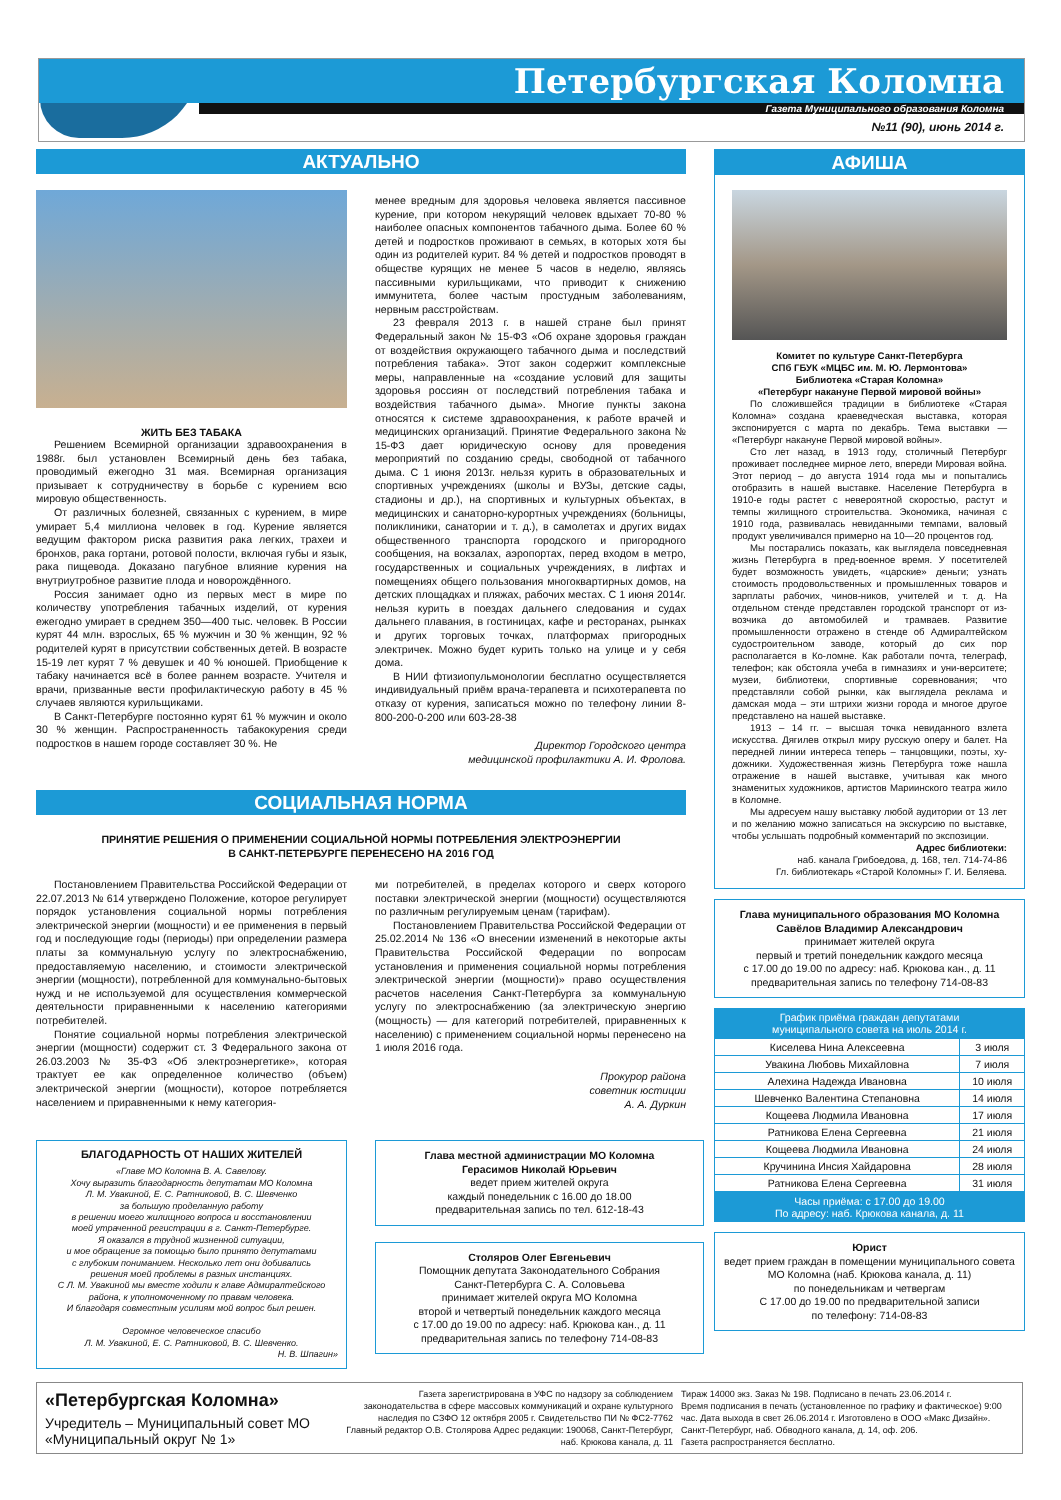Петербургская Коломна
Газета Муниципального образования Коломна
№11 (90), июнь 2014 г.
АКТУАЛЬНО
ЖИТЬ БЕЗ ТАБАКА
Решением Всемирной организации здравоохранения в 1988г. был установлен Всемирный день без табака, проводимый ежегодно 31 мая. Всемирная организация призывает к сотрудничеству в борьбе с курением всю мировую общественность.
От различных болезней, связанных с курением, в мире умирает 5,4 миллиона человек в год. Курение является ведущим фактором риска развития рака легких, трахеи и бронхов, рака гортани, ротовой полости, включая губы и язык, рака пищевода. Доказано пагубное влияние курения на внутриутробное развитие плода и новорождённого.
Россия занимает одно из первых мест в мире по количеству употребления табачных изделий, от курения ежегодно умирает в среднем 350—400 тыс. человек. В России курят 44 млн. взрослых, 65 % мужчин и 30 % женщин, 92 % родителей курят в присутствии собственных детей. В возрасте 15-19 лет курят 7 % девушек и 40 % юношей. Приобщение к табаку начинается всё в более раннем возрасте. Учителя и врачи, призванные вести профилактическую работу в 45 % случаев являются курильщиками.
В Санкт-Петербурге постоянно курят 61 % мужчин и около 30 % женщин. Распространенность табакокурения среди подростков в нашем городе составляет 30 %. Не
менее вредным для здоровья человека является пассивное курение, при котором некурящий человек вдыхает 70-80 % наиболее опасных компонентов табачного дыма. Более 60 % детей и подростков проживают в семьях, в которых хотя бы один из родителей курит. 84 % детей и подростков проводят в обществе курящих не менее 5 часов в неделю, являясь пассивными курильщиками, что приводит к снижению иммунитета, более частым простудным заболеваниям, нервным расстройствам.
23 февраля 2013 г. в нашей стране был принят Федеральный закон № 15-ФЗ «Об охране здоровья граждан от воздействия окружающего табачного дыма и последствий потребления табака». Этот закон содержит комплексные меры, направленные на «создание условий для защиты здоровья россиян от последствий потребления табака и воздействия табачного дыма». Многие пункты закона относятся к системе здравоохранения, к работе врачей и медицинских организаций. Принятие Федерального закона № 15-ФЗ дает юридическую основу для проведения мероприятий по созданию среды, свободной от табачного дыма. С 1 июня 2013г. нельзя курить в образовательных и спортивных учреждениях (школы и ВУЗы, детские сады, стадионы и др.), на спортивных и культурных объектах, в медицинских и санаторно-курортных учреждениях (больницы, поликлиники, санатории и т. д.), в самолетах и других видах общественного транспорта городского и пригородного сообщения, на вокзалах, аэропортах, перед входом в метро, государственных и социальных учреждениях, в лифтах и помещениях общего пользования многоквартирных домов, на детских площадках и пляжах, рабочих местах. С 1 июня 2014г. нельзя курить в поездах дальнего следования и судах дальнего плавания, в гостиницах, кафе и ресторанах, рынках и других торговых точках, платформах пригородных электричек. Можно будет курить только на улице и у себя дома.
В НИИ фтизиопульмонологии бесплатно осуществляется индивидуальный приём врача-терапевта и психотерапевта по отказу от курения, записаться можно по телефону линии 8-800-200-0-200 или 603-28-38
Директор Городского центра
медицинской профилактики А. И. Фролова.
СОЦИАЛЬНАЯ НОРМА
ПРИНЯТИЕ РЕШЕНИЯ О ПРИМЕНЕНИИ СОЦИАЛЬНОЙ НОРМЫ ПОТРЕБЛЕНИЯ ЭЛЕКТРОЭНЕРГИИ
В САНКТ-ПЕТЕРБУРГЕ ПЕРЕНЕСЕНО НА 2016 ГОД
Постановлением Правительства Российской Федерации от 22.07.2013 № 614 утверждено Положение, которое регулирует порядок установления социальной нормы потребления электрической энергии (мощности) и ее применения в первый год и последующие годы (периоды) при определении размера платы за коммунальную услугу по электроснабжению, предоставляемую населению, и стоимости электрической энергии (мощности), потребленной для коммунально-бытовых нужд и не используемой для осуществления коммерческой деятельности приравненными к населению категориями потребителей.
Понятие социальной нормы потребления электрической энергии (мощности) содержит ст. 3 Федерального закона от 26.03.2003 № 35-ФЗ «Об электроэнергетике», которая трактует ее как определенное количество (объем) электрической энергии (мощности), которое потребляется населением и приравненными к нему категория-
ми потребителей, в пределах которого и сверх которого поставки электрической энергии (мощности) осуществляются по различным регулируемым ценам (тарифам).
Постановлением Правительства Российской Федерации от 25.02.2014 № 136 «О внесении изменений в некоторые акты Правительства Российской Федерации по вопросам установления и применения социальной нормы потребления электрической энергии (мощности)» право осуществления расчетов населения Санкт-Петербурга за коммунальную услугу по электроснабжению (за электрическую энергию (мощность) — для категорий потребителей, приравненных к населению) с применением социальной нормы перенесено на 1 июля 2016 года.
Прокурор района
советник юстиции
А. А. Дуркин
БЛАГОДАРНОСТЬ ОТ НАШИХ ЖИТЕЛЕЙ
«Главе МО Коломна В. А. Савелову.
Хочу выразить благодарность депутатам МО Коломна
Л. М. Увакиной, Е. С. Ратниковой, В. С. Шевченко
за большую проделанную работу
в решении моего жилищного вопроса и восстановлении
моей утраченной регистрации в г. Санкт-Петербурге.
Я оказался в трудной жизненной ситуации,
и мое обращение за помощью было принято депутатами
с глубоким пониманием. Несколько лет они добивались
решения моей проблемы в разных инстанциях.
С Л. М. Увакиной мы вместе ходили к главе Адмиралтейского
района, к уполномоченному по правам человека.
И благодаря совместным усилиям мой вопрос был решен.
Огромное человеческое спасибо
Л. М. Увакиной, Е. С. Ратниковой, В. С. Шевченко.
Н. В. Шпагин»
Глава местной администрации МО Коломна
Герасимов Николай Юрьевич
ведет прием жителей округа
каждый понедельник с 16.00 до 18.00
предварительная запись по тел. 612-18-43
Столяров Олег Евгеньевич
Помощник депутата Законодательного Собрания
Санкт-Петербурга С. А. Соловьева
принимает жителей округа МО Коломна
второй и четвертый понедельник каждого месяца
с 17.00 до 19.00 по адресу: наб. Крюкова кан., д. 11
предварительная запись по телефону 714-08-83
АФИША
Комитет по культуре Санкт-Петербурга
СПб ГБУК «МЦБС им. М. Ю. Лермонтова»
Библиотека «Старая Коломна»
«Петербург накануне Первой мировой войны»
По сложившейся традиции в библиотеке «Старая Коломна» создана краеведческая выставка, которая экспонируется с марта по декабрь. Тема выставки — «Петербург накануне Первой мировой войны».
Сто лет назад, в 1913 году, столичный Петербург проживает последнее мирное лето, впереди Мировая война. Этот период – до августа 1914 года мы и попытались отобразить в нашей выставке. Население Петербурга в 1910-е годы растет с невероятной скоростью, растут и темпы жилищного строительства. Экономика, начиная с 1910 года, развивалась невиданными темпами, валовый продукт увеличивался примерно на 10—20 процентов год.
Мы постарались показать, как выглядела повседневная жизнь Петербурга в пред-военное время. У посетителей будет возможность увидеть, «царские» деньги; узнать стоимость продовольственных и промышленных товаров и зарплаты рабочих, чинов-ников, учителей и т. д. На отдельном стенде представлен городской транспорт от из-возчика до автомобилей и трамваев. Развитие промышленности отражено в стенде об Адмиралтейском судостроительном заводе, который до сих пор располагается в Ко-ломне. Как работали почта, телеграф, телефон; как обстояла учеба в гимназиях и уни-верситете; музеи, библиотеки, спортивные соревнования; что представляли собой рынки, как выглядела реклама и дамская мода – эти штрихи жизни города и многое другое представлено на нашей выставке.
1913 – 14 гг. – высшая точка невиданного взлета искусства. Дягилев открыл миру русскую оперу и балет. На передней линии интереса теперь – танцовщики, поэты, ху-дожники. Художественная жизнь Петербурга тоже нашла отражение в нашей выставке, учитывая как много знаменитых художников, артистов Мариинского театра жило в Коломне.
Мы адресуем нашу выставку любой аудитории от 13 лет и по желанию можно записаться на экскурсию по выставке, чтобы услышать подробный комментарий по экспозиции.
Адрес библиотеки:
наб. канала Грибоедова, д. 168, тел. 714-74-86
Гл. библиотекарь «Старой Коломны» Г. И. Беляева.
Глава муниципального образования МО Коломна
Савёлов Владимир Александрович
принимает жителей округа
первый и третий понедельник каждого месяца
с 17.00 до 19.00 по адресу: наб. Крюкова кан., д. 11
предварительная запись по телефону 714-08-83
График приёма граждан депутатами
муниципального совета на июль 2014 г.
| Киселева Нина Алексеевна | 3 июля |
| Увакина Любовь Михайловна | 7 июля |
| Алехина Надежда Ивановна | 10 июля |
| Шевченко Валентина Степановна | 14 июля |
| Кощеева Людмила Ивановна | 17 июля |
| Ратникова Елена Сергеевна | 21 июля |
| Кощеева Людмила Ивановна | 24 июля |
| Кручинина Инсия Хайдаровна | 28 июля |
| Ратникова Елена Сергеевна | 31 июля |
Часы приёма: с 17.00 до 19.00
По адресу: наб. Крюкова канала, д. 11
Юрист
ведет прием граждан в помещении муниципального совета МО Коломна (наб. Крюкова канала, д. 11)
по понедельникам и четвергам
С 17.00 до 19.00 по предварительной записи
по телефону: 714-08-83
«Петербургская Коломна»
Учредитель – Муниципальный совет МО «Муниципальный округ № 1»
Газета зарегистрирована в УФС по надзору за соблюдением законодательства в сфере массовых коммуникаций и охране культурного наследия по СЗФО 12 октября 2005 г. Свидетельство ПИ № ФС2-7762 Главный редактор О.В. Столярова Адрес редакции: 190068, Санкт-Петербург, наб. Крюкова канала, д. 11
Тираж 14000 экз. Заказ № 198. Подписано в печать 23.06.2014 г.
Время подписания в печать (установленное по графику и фактическое) 9:00 час. Дата выхода в свет 26.06.2014 г. Изготовлено в ООО «Макс Дизайн».
Санкт-Петербург, наб. Обводного канала, д. 14, оф. 206.
Газета распространяется бесплатно.